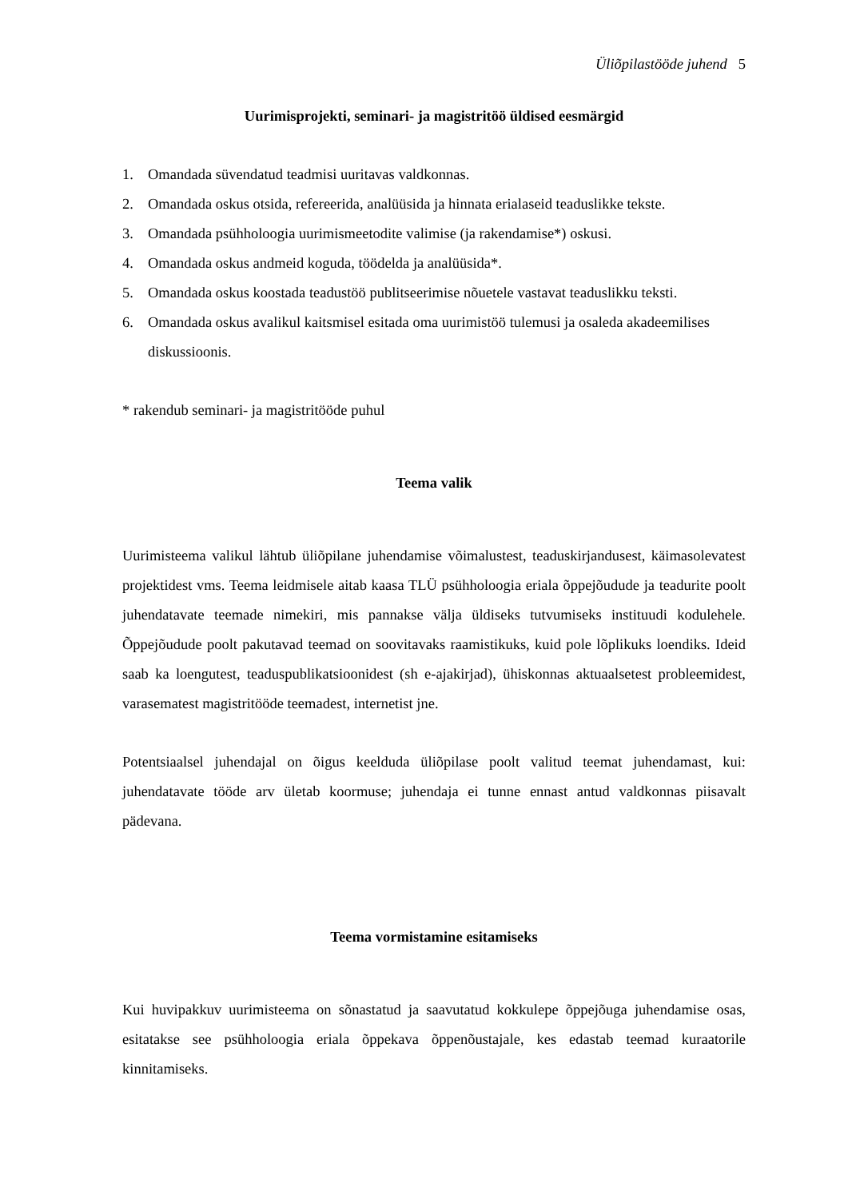Üliõpilastööde juhend 5
Uurimisprojekti, seminari- ja magistritöö üldised eesmärgid
1. Omandada süvendatud teadmisi uuritavas valdkonnas.
2. Omandada oskus otsida, refereerida, analüüsida ja hinnata erialaseid teaduslikke tekste.
3. Omandada psühholoogia uurimismeetodite valimise (ja rakendamise*) oskusi.
4. Omandada oskus andmeid koguda, töödelda ja analüüsida*.
5. Omandada oskus koostada teadustöö publitseerimise nõuetele vastavat teaduslikku teksti.
6. Omandada oskus avalikul kaitsmisel esitada oma uurimistöö tulemusi ja osaleda akadeemilises diskussioonis.
* rakendub seminari- ja magistritööde puhul
Teema valik
Uurimisteema valikul lähtub üliõpilane juhendamise võimalustest, teaduskirjandusest, käimasolevatest projektidest vms. Teema leidmisele aitab kaasa TLÜ psühholoogia eriala õppejõudude ja teadurite poolt juhendatavate teemade nimekiri, mis pannakse välja üldiseks tutvumiseks instituudi kodulehele. Õppejõudude poolt pakutavad teemad on soovitavaks raamistikuks, kuid pole lõplikuks loendiks. Ideid saab ka loengutest, teaduspublikatsioonidest (sh e-ajakirjad), ühiskonnas aktuaalsetest probleemidest, varasematest magistritööde teemadest, internetist jne.
Potentsiaalsel juhendajal on õigus keelduda üliõpilase poolt valitud teemat juhendamast, kui: juhendatavate tööde arv ületab koormuse; juhendaja ei tunne ennast antud valdkonnas piisavalt pädevana.
Teema vormistamine esitamiseks
Kui huvipakkuv uurimisteema on sõnastatud ja saavutatud kokkulepe õppejõuga juhendamise osas, esitatakse see psühholoogia eriala õppekava õppenõustajale, kes edastab teemad kuraatorile kinnitamiseks.